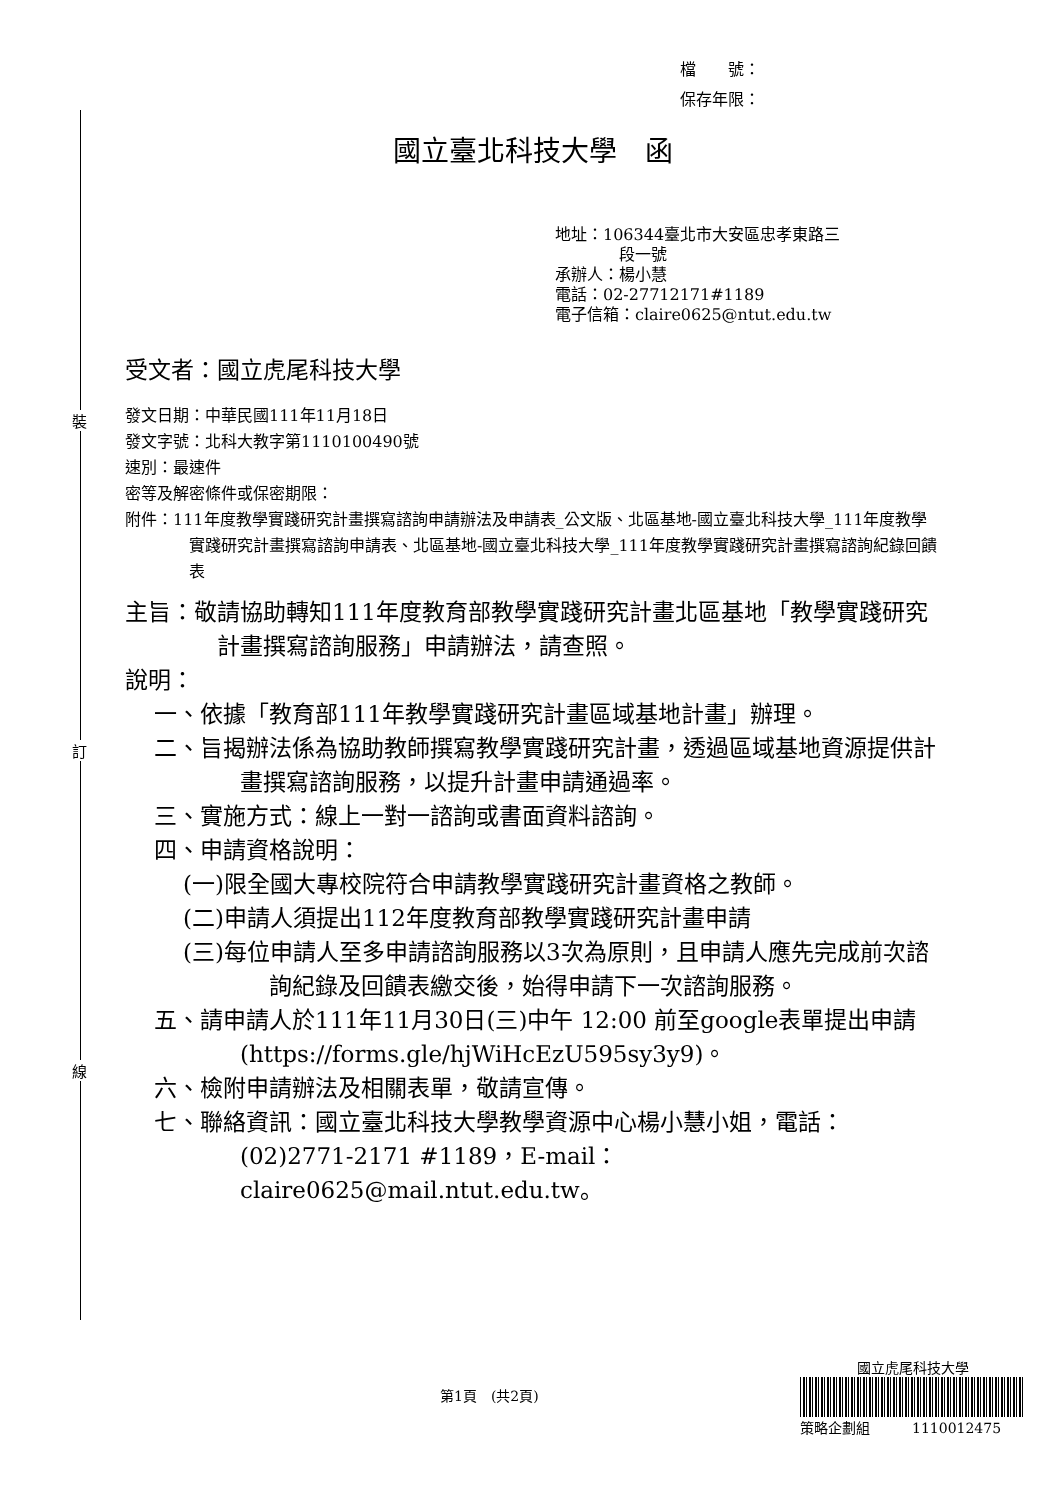裝
訂
線
檔　　號：
保存年限：
國立臺北科技大學　函
地址：106344臺北市大安區忠孝東路三
段一號
承辦人：楊小慧
電話：02-27712171#1189
電子信箱：claire0625@ntut.edu.tw
受文者：國立虎尾科技大學
發文日期：中華民國111年11月18日
發文字號：北科大教字第1110100490號
速別：最速件
密等及解密條件或保密期限：
附件：111年度教學實踐研究計畫撰寫諮詢申請辦法及申請表_公文版、北區基地-國立臺北科技大學_111年度教學實踐研究計畫撰寫諮詢申請表、北區基地-國立臺北科技大學_111年度教學實踐研究計畫撰寫諮詢紀錄回饋表
主旨：敬請協助轉知111年度教育部教學實踐研究計畫北區基地「教學實踐研究計畫撰寫諮詢服務」申請辦法，請查照。
說明：
一、依據「教育部111年教學實踐研究計畫區域基地計畫」辦理。
二、旨揭辦法係為協助教師撰寫教學實踐研究計畫，透過區域基地資源提供計畫撰寫諮詢服務，以提升計畫申請通過率。
三、實施方式：線上一對一諮詢或書面資料諮詢。
四、申請資格說明：
(一)限全國大專校院符合申請教學實踐研究計畫資格之教師。
(二)申請人須提出112年度教育部教學實踐研究計畫申請
(三)每位申請人至多申請諮詢服務以3次為原則，且申請人應先完成前次諮詢紀錄及回饋表繳交後，始得申請下一次諮詢服務。
五、請申請人於111年11月30日(三)中午 12:00 前至google表單提出申請(https://forms.gle/hjWiHcEzU595sy3y9)。
六、檢附申請辦法及相關表單，敬請宣傳。
七、聯絡資訊：國立臺北科技大學教學資源中心楊小慧小姐，電話：(02)2771-2171 #1189，E-mail：claire0625@mail.ntut.edu.tw。
第1頁　(共2頁)
國立虎尾科技大學
策略企劃組　　　1110012475